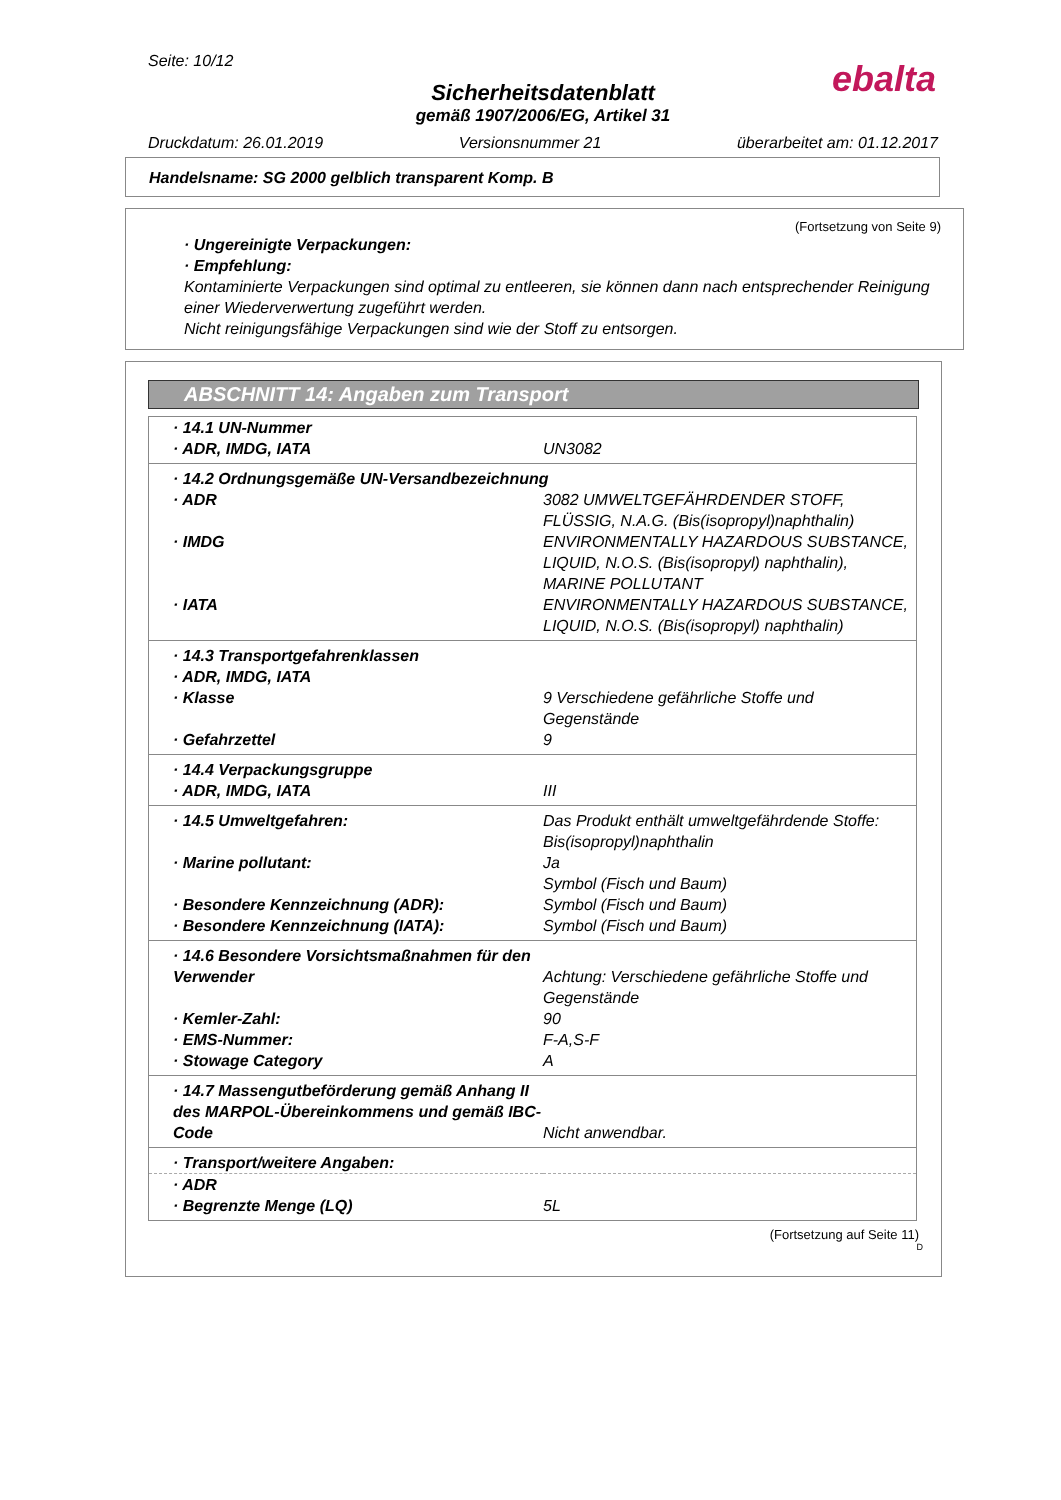Seite: 10/12
Sicherheitsdatenblatt
gemäß 1907/2006/EG, Artikel 31
Druckdatum: 26.01.2019 Versionsnummer 21 überarbeitet am: 01.12.2017
ebalta
Handelsname: SG 2000 gelblich transparent Komp. B
(Fortsetzung von Seite 9)
· Ungereinigte Verpackungen:
· Empfehlung:
Kontaminierte Verpackungen sind optimal zu entleeren, sie können dann nach entsprechender Reinigung einer Wiederverwertung zugeführt werden.
Nicht reinigungsfähige Verpackungen sind wie der Stoff zu entsorgen.
ABSCHNITT 14: Angaben zum Transport
| · 14.1 UN-Nummer | |
| · ADR, IMDG, IATA | UN3082 |
| · 14.2 Ordnungsgemäße UN-Versandbezeichnung | |
| · ADR | 3082 UMWELTGEFÄHRDENDER STOFF, FLÜSSIG, N.A.G. (Bis(isopropyl)naphthalin) |
| · IMDG | ENVIRONMENTALLY HAZARDOUS SUBSTANCE, LIQUID, N.O.S. (Bis(isopropyl) naphthalin), MARINE POLLUTANT |
| · IATA | ENVIRONMENTALLY HAZARDOUS SUBSTANCE, LIQUID, N.O.S. (Bis(isopropyl) naphthalin) |
| · 14.3 Transportgefahrenklassen | |
| · ADR, IMDG, IATA | |
| · Klasse | 9 Verschiedene gefährliche Stoffe und Gegenstände |
| · Gefahrzettel | 9 |
| · 14.4 Verpackungsgruppe | |
| · ADR, IMDG, IATA | III |
| · 14.5 Umweltgefahren: | Das Produkt enthält umweltgefährdende Stoffe: Bis(isopropyl)naphthalin |
| · Marine pollutant: | Ja Symbol (Fisch und Baum) |
| · Besondere Kennzeichnung (ADR): | Symbol (Fisch und Baum) |
| · Besondere Kennzeichnung (IATA): | Symbol (Fisch und Baum) |
| · 14.6 Besondere Vorsichtsmaßnahmen für den Verwender | Achtung: Verschiedene gefährliche Stoffe und Gegenstände |
| · Kemler-Zahl: | 90 |
| · EMS-Nummer: | F-A,S-F |
| · Stowage Category | A |
| · 14.7 Massengutbeförderung gemäß Anhang II des MARPOL-Übereinkommens und gemäß IBC-Code | Nicht anwendbar. |
| · Transport/weitere Angaben: | |
| · ADR | |
| · Begrenzte Menge (LQ) | 5L |
(Fortsetzung auf Seite 11)
D